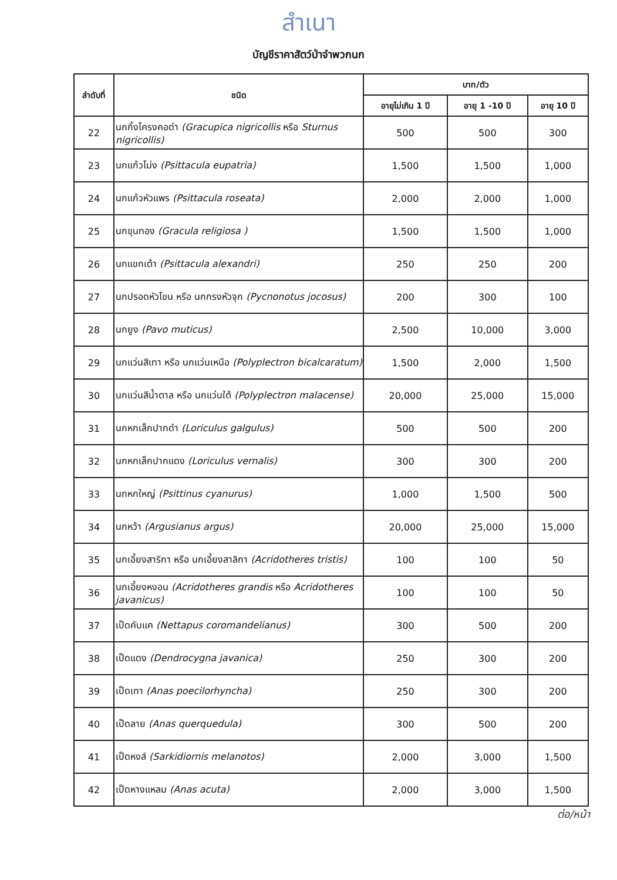สำเนา
บัญชีราคาสัตว์ป่าจำพวกนก
| ลำดับที่ | ชนิด | บาท/ตัว | | |
| --- | --- | --- | --- | --- |
| | | อายุไม่เกิน 1 ปี | อายุ 1 -10 ปี | อายุ 10 ปี |
| 22 | นกกิ้งโครงคอดำ (Gracupica nigricollis หรือ Sturnus nigricollis) | 500 | 500 | 300 |
| 23 | นกแก้วโม่ง (Psittacula eupatria) | 1,500 | 1,500 | 1,000 |
| 24 | นกแก้วหัวแพร (Psittacula roseata) | 2,000 | 2,000 | 1,000 |
| 25 | นกขุนทอง (Gracula religiosa ) | 1,500 | 1,500 | 1,000 |
| 26 | นกแขกเต้า (Psittacula alexandri) | 250 | 250 | 200 |
| 27 | นกปรอดหัวโขน หรือ นกกรงหัวจุก (Pycnonotus jocosus) | 200 | 300 | 100 |
| 28 | นกยูง (Pavo muticus) | 2,500 | 10,000 | 3,000 |
| 29 | นกแว่นสีเทา หรือ นกแว่นเหนือ (Polyplectron bicalcaratum) | 1,500 | 2,000 | 1,500 |
| 30 | นกแว่นสีน้ำตาล หรือ นกแว่นใต้ (Polyplectron malacense) | 20,000 | 25,000 | 15,000 |
| 31 | นกหกเล็กปากดำ (Loriculus galgulus) | 500 | 500 | 200 |
| 32 | นกหกเล็กปากแดง (Loriculus vernalis) | 300 | 300 | 200 |
| 33 | นกหกใหญ่ (Psittinus cyanurus) | 1,000 | 1,500 | 500 |
| 34 | นกหว้า (Argusianus argus) | 20,000 | 25,000 | 15,000 |
| 35 | นกเอี้ยงสาริกา หรือ นกเอี้ยงสาลิกา (Acridotheres tristis) | 100 | 100 | 50 |
| 36 | นกเอี้ยงหงอน (Acridotheres grandis หรือ Acridotheres javanicus) | 100 | 100 | 50 |
| 37 | เป็ดคับแค (Nettapus coromandelianus) | 300 | 500 | 200 |
| 38 | เป็ดแดง (Dendrocygna javanica) | 250 | 300 | 200 |
| 39 | เป็ดเทา (Anas poecilorhyncha) | 250 | 300 | 200 |
| 40 | เป็ดลาย (Anas querquedula) | 300 | 500 | 200 |
| 41 | เป็ดหงส์ (Sarkidiornis melanotos) | 2,000 | 3,000 | 1,500 |
| 42 | เป็ดหางแหลม (Anas acuta) | 2,000 | 3,000 | 1,500 |
ต่อ/หน้า